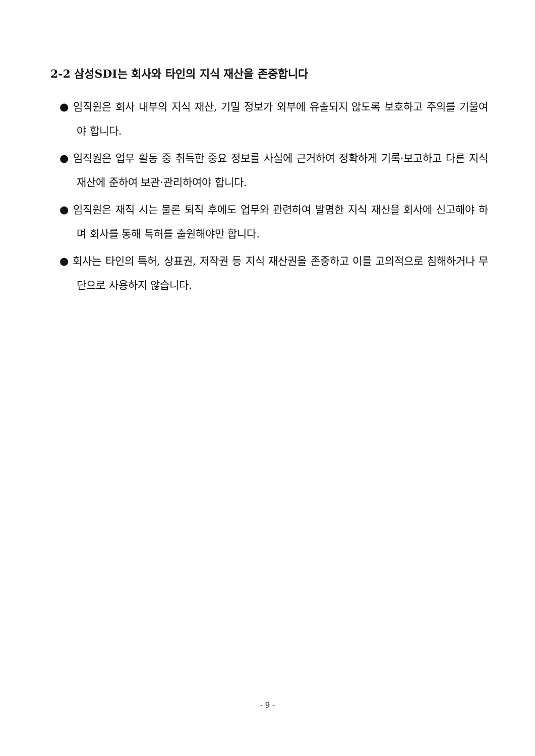2-2 삼성SDI는 회사와 타인의 지식 재산을 존중합니다
● 임직원은 회사 내부의 지식 재산, 기밀 정보가 외부에 유출되지 않도록 보호하고 주의를 기울여야 합니다.
● 임직원은 업무 활동 중 취득한 중요 정보를 사실에 근거하여 정확하게 기록·보고하고 다른 지식 재산에 준하여 보관·관리하여야 합니다.
● 임직원은 재직 시는 물론 퇴직 후에도 업무와 관련하여 발명한 지식 재산을 회사에 신고해야 하며 회사를 통해 특허를 출원해야만 합니다.
● 회사는 타인의 특허, 상표권, 저작권 등 지식 재산권을 존중하고 이를 고의적으로 침해하거나 무단으로 사용하지 않습니다.
- 9 -